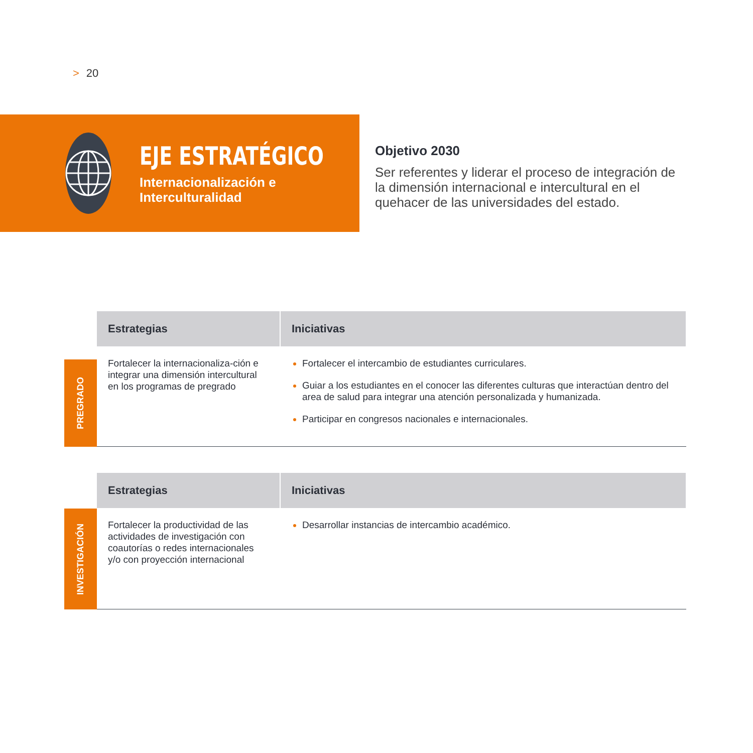> 20
EJE ESTRATÉGICO
Internacionalización e
Interculturalidad
Objetivo 2030
Ser referentes y liderar el proceso de integración de la dimensión internacional e intercultural en el quehacer de las universidades del estado.
PREGRADO
| Estrategias | Iniciativas |
| --- | --- |
| Fortalecer la internacionaliza-ción e integrar una dimensión intercultural en los programas de pregrado | Fortalecer el intercambio de estudiantes curriculares. Guiar a los estudiantes en el conocer las diferentes culturas que interactúan dentro del area de salud para integrar una atención personalizada y humanizada. Participar en congresos nacionales e internacionales. |
INVESTIGACIÓN
| Estrategias | Iniciativas |
| --- | --- |
| Fortalecer la productividad de las actividades de investigación con coautorías o redes internacionales y/o con proyección internacional | Desarrollar instancias de intercambio académico. |